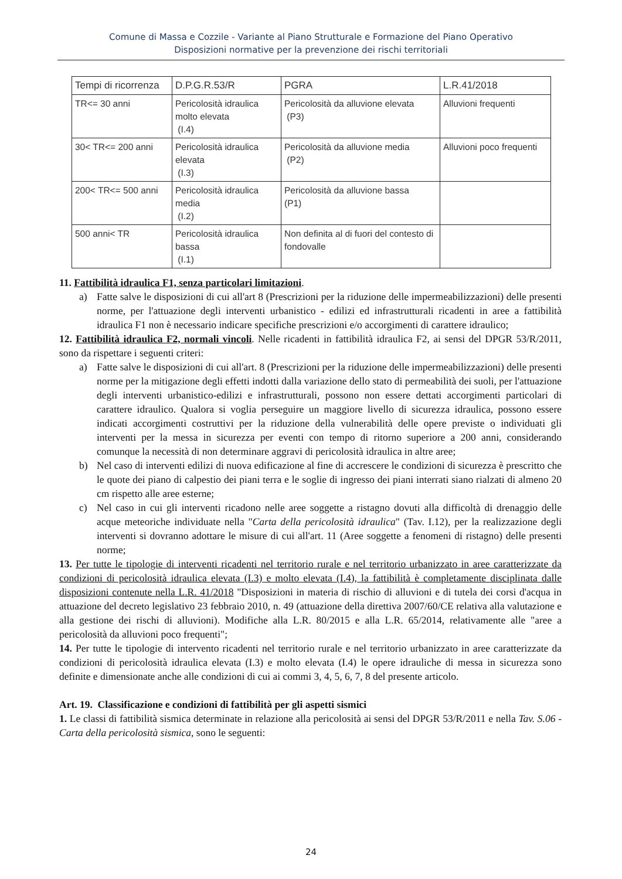Comune di Massa e Cozzile - Variante al Piano Strutturale e Formazione del Piano Operativo
Disposizioni normative per la prevenzione dei rischi territoriali
| Tempi di ricorrenza | D.P.G.R.53/R | PGRA | L.R.41/2018 |
| --- | --- | --- | --- |
| TR<= 30 anni | Pericolosità idraulica molto elevata (I.4) | Pericolosità da alluvione elevata (P3) | Alluvioni frequenti |
| 30< TR<= 200 anni | Pericolosità idraulica elevata (I.3) | Pericolosità da alluvione media (P2) | Alluvioni poco frequenti |
| 200< TR<= 500 anni | Pericolosità idraulica media (I.2) | Pericolosità da alluvione bassa (P1) | |
| 500 anni< TR | Pericolosità idraulica bassa (I.1) | Non definita al di fuori del contesto di fondovalle | |
11. Fattibilità idraulica F1, senza particolari limitazioni.
a) Fatte salve le disposizioni di cui all'art 8 (Prescrizioni per la riduzione delle impermeabilizzazioni) delle presenti norme, per l'attuazione degli interventi urbanistico - edilizi ed infrastrutturali ricadenti in aree a fattibilità idraulica F1 non è necessario indicare specifiche prescrizioni e/o accorgimenti di carattere idraulico;
12. Fattibilità idraulica F2, normali vincoli. Nelle ricadenti in fattibilità idraulica F2, ai sensi del DPGR 53/R/2011, sono da rispettare i seguenti criteri:
a) Fatte salve le disposizioni di cui all'art. 8 (Prescrizioni per la riduzione delle impermeabilizzazioni) delle presenti norme per la mitigazione degli effetti indotti dalla variazione dello stato di permeabilità dei suoli, per l'attuazione degli interventi urbanistico-edilizi e infrastrutturali, possono non essere dettati accorgimenti particolari di carattere idraulico. Qualora si voglia perseguire un maggiore livello di sicurezza idraulica, possono essere indicati accorgimenti costruttivi per la riduzione della vulnerabilità delle opere previste o individuati gli interventi per la messa in sicurezza per eventi con tempo di ritorno superiore a 200 anni, considerando comunque la necessità di non determinare aggravi di pericolosità idraulica in altre aree;
b) Nel caso di interventi edilizi di nuova edificazione al fine di accrescere le condizioni di sicurezza è prescritto che le quote dei piano di calpestio dei piani terra e le soglie di ingresso dei piani interrati siano rialzati di almeno 20 cm rispetto alle aree esterne;
c) Nel caso in cui gli interventi ricadono nelle aree soggette a ristagno dovuti alla difficoltà di drenaggio delle acque meteoriche individuate nella "Carta della pericolosità idraulica" (Tav. I.12), per la realizzazione degli interventi si dovranno adottare le misure di cui all'art. 11 (Aree soggette a fenomeni di ristagno) delle presenti norme;
13. Per tutte le tipologie di interventi ricadenti nel territorio rurale e nel territorio urbanizzato in aree caratterizzate da condizioni di pericolosità idraulica elevata (I.3) e molto elevata (I.4), la fattibilità è completamente disciplinata dalle disposizioni contenute nella L.R. 41/2018 "Disposizioni in materia di rischio di alluvioni e di tutela dei corsi d'acqua in attuazione del decreto legislativo 23 febbraio 2010, n. 49 (attuazione della direttiva 2007/60/CE relativa alla valutazione e alla gestione dei rischi di alluvioni). Modifiche alla L.R. 80/2015 e alla L.R. 65/2014, relativamente alle "aree a pericolosità da alluvioni poco frequenti";
14. Per tutte le tipologie di intervento ricadenti nel territorio rurale e nel territorio urbanizzato in aree caratterizzate da condizioni di pericolosità idraulica elevata (I.3) e molto elevata (I.4) le opere idrauliche di messa in sicurezza sono definite e dimensionate anche alle condizioni di cui ai commi 3, 4, 5, 6, 7, 8 del presente articolo.
Art. 19. Classificazione e condizioni di fattibilità per gli aspetti sismici
1. Le classi di fattibilità sismica determinate in relazione alla pericolosità ai sensi del DPGR 53/R/2011 e nella Tav. S.06 - Carta della pericolosità sismica, sono le seguenti:
24